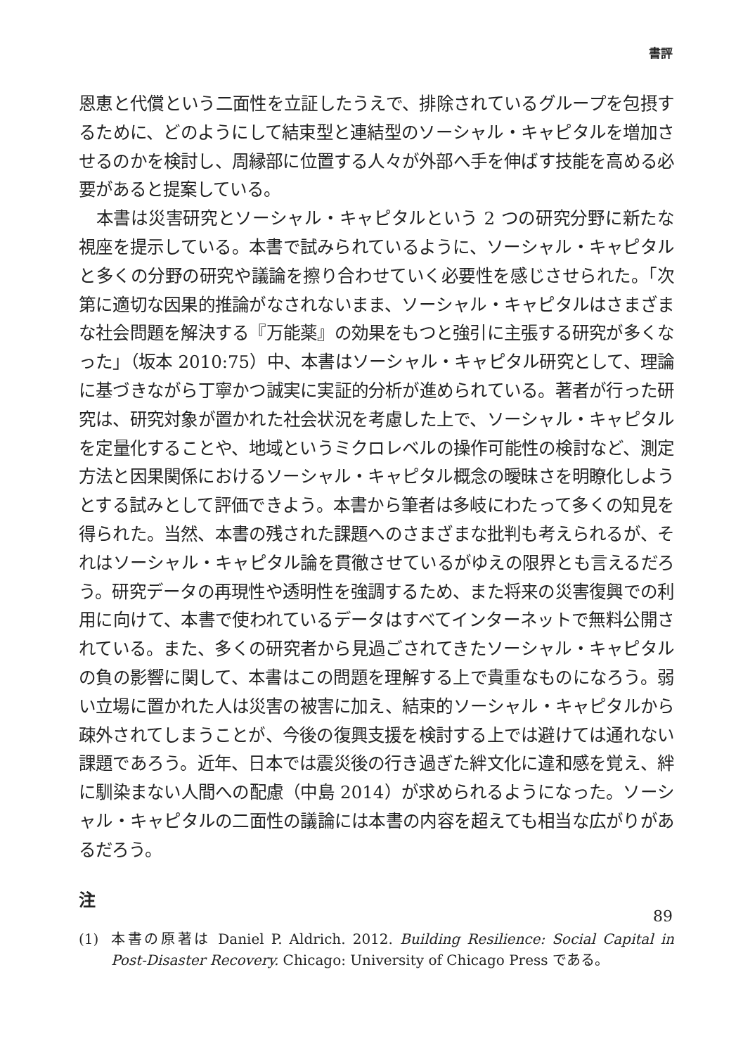書評
恩恵と代償という二面性を立証したうえで、排除されているグループを包摂するために、どのようにして結束型と連結型のソーシャル・キャピタルを増加させるのかを検討し、周縁部に位置する人々が外部へ手を伸ばす技能を高める必要があると提案している。
　本書は災害研究とソーシャル・キャピタルという 2 つの研究分野に新たな視座を提示している。本書で試みられているように、ソーシャル・キャピタルと多くの分野の研究や議論を擦り合わせていく必要性を感じさせられた。「次第に適切な因果的推論がなされないまま、ソーシャル・キャピタルはさまざまな社会問題を解決する『万能薬』の効果をもつと強引に主張する研究が多くなった」（坂本 2010:75）中、本書はソーシャル・キャピタル研究として、理論に基づきながら丁寧かつ誠実に実証的分析が進められている。著者が行った研究は、研究対象が置かれた社会状況を考慮した上で、ソーシャル・キャピタルを定量化することや、地域というミクロレベルの操作可能性の検討など、測定方法と因果関係におけるソーシャル・キャピタル概念の曖昧さを明瞭化しようとする試みとして評価できよう。本書から筆者は多岐にわたって多くの知見を得られた。当然、本書の残された課題へのさまざまな批判も考えられるが、それはソーシャル・キャピタル論を貫徹させているがゆえの限界とも言えるだろう。研究データの再現性や透明性を強調するため、また将来の災害復興での利用に向けて、本書で使われているデータはすべてインターネットで無料公開されている。また、多くの研究者から見過ごされてきたソーシャル・キャピタルの負の影響に関して、本書はこの問題を理解する上で貴重なものになろう。弱い立場に置かれた人は災害の被害に加え、結束的ソーシャル・キャピタルから疎外されてしまうことが、今後の復興支援を検討する上では避けては通れない課題であろう。近年、日本では震災後の行き過ぎた絆文化に違和感を覚え、絆に馴染まない人間への配慮（中島 2014）が求められるようになった。ソーシャル・キャピタルの二面性の議論には本書の内容を超えても相当な広がりがあるだろう。
注
(1) 本書の原著は Daniel P. Aldrich. 2012. Building Resilience: Social Capital in Post-Disaster Recovery. Chicago: University of Chicago Press である。
89